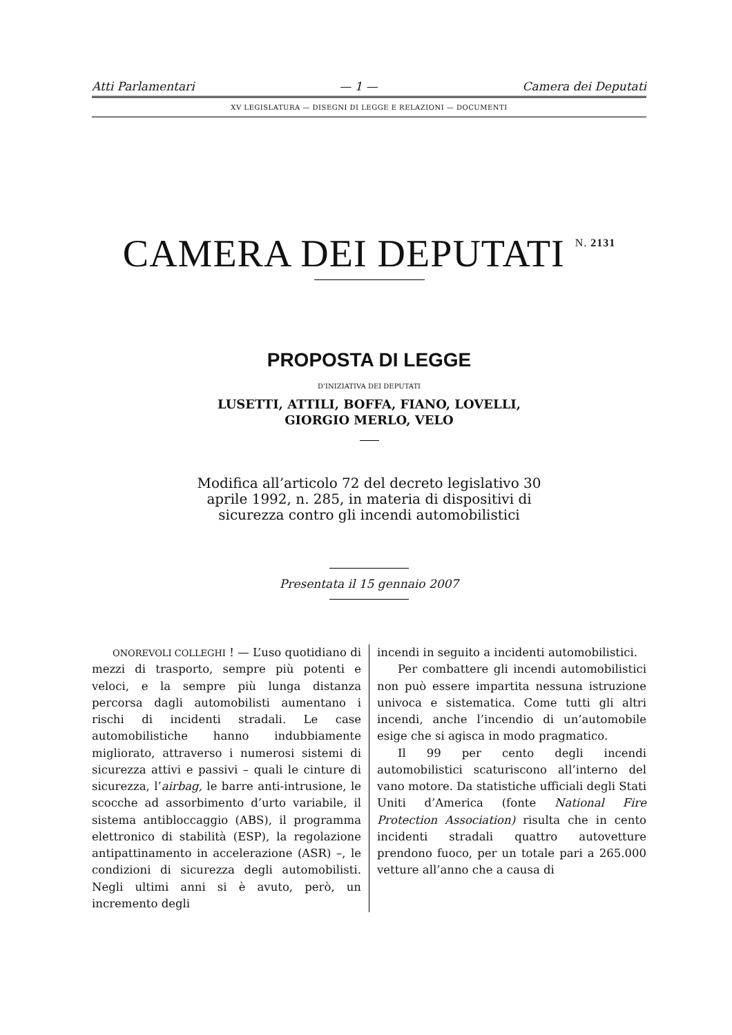Atti Parlamentari — 1 — Camera dei Deputati
XV LEGISLATURA — DISEGNI DI LEGGE E RELAZIONI — DOCUMENTI
CAMERA DEI DEPUTATI <sup>N. 2131</sup>
PROPOSTA DI LEGGE
D’INIZIATIVA DEI DEPUTATI
LUSETTI, ATTILI, BOFFA, FIANO, LOVELLI,
GIORGIO MERLO, VELO
Modifica all’articolo 72 del decreto legislativo 30 aprile 1992, n. 285, in materia di dispositivi di sicurezza contro gli incendi automobilistici
Presentata il 15 gennaio 2007
ONOREVOLI COLLEGHI ! — L’uso quotidiano di mezzi di trasporto, sempre più potenti e veloci, e la sempre più lunga distanza percorsa dagli automobilisti aumentano i rischi di incidenti stradali. Le case automobilistiche hanno indubbiamente migliorato, attraverso i numerosi sistemi di sicurezza attivi e passivi – quali le cinture di sicurezza, l’airbag, le barre anti-intrusione, le scocche ad assorbimento d’urto variabile, il sistema antibloccaggio (ABS), il programma elettronico di stabilità (ESP), la regolazione antipattinamento in accelerazione (ASR) –, le condizioni di sicurezza degli automobilisti. Negli ultimi anni si è avuto, però, un incremento degli
incendi in seguito a incidenti automobilistici.
Per combattere gli incendi automobilistici non può essere impartita nessuna istruzione univoca e sistematica. Come tutti gli altri incendi, anche l’incendio di un’automobile esige che si agisca in modo pragmatico.
Il 99 per cento degli incendi automobilistici scaturiscono all’interno del vano motore. Da statistiche ufficiali degli Stati Uniti d’America (fonte National Fire Protection Association) risulta che in cento incidenti stradali quattro autovetture prendono fuoco, per un totale pari a 265.000 vetture all’anno che a causa di